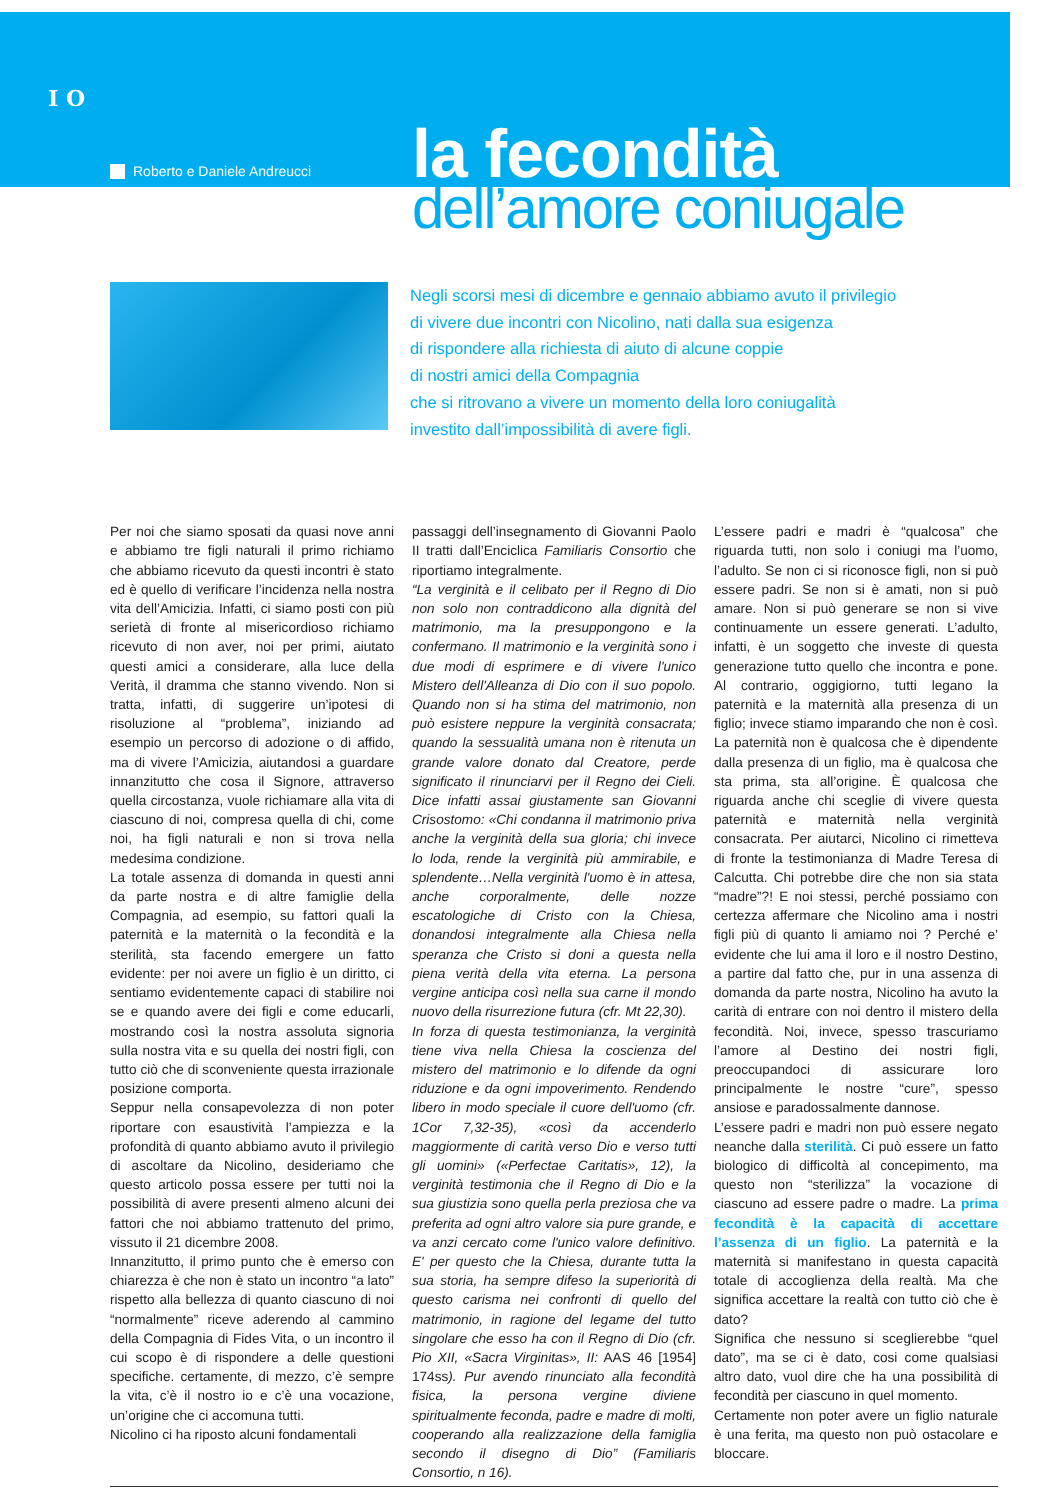I O
Roberto e Daniele Andreucci
la fecondità
dell’amore coniugale
Negli scorsi mesi di dicembre e gennaio abbiamo avuto il privilegio
di vivere due incontri con Nicolino, nati dalla sua esigenza
di rispondere alla richiesta di aiuto di alcune coppie
di nostri amici della Compagnia
che si ritrovano a vivere un momento della loro coniugalità
investito dall’impossibilità di avere figli.
Per noi che siamo sposati da quasi nove anni e abbiamo tre figli naturali il primo richiamo che abbiamo ricevuto da questi incontri è stato ed è quello di verificare l’incidenza nella nostra vita dell’Amicizia. Infatti, ci siamo posti con più serietà di fronte al misericordioso richiamo ricevuto di non aver, noi per primi, aiutato questi amici a considerare, alla luce della Verità, il dramma che stanno vivendo. Non si tratta, infatti, di suggerire un’ipotesi di risoluzione al “problema”, iniziando ad esempio un percorso di adozione o di affido, ma di vivere l’Amicizia, aiutandosi a guardare innanzitutto che cosa il Signore, attraverso quella circostanza, vuole richiamare alla vita di ciascuno di noi, compresa quella di chi, come noi, ha figli naturali e non si trova nella medesima condizione.
La totale assenza di domanda in questi anni da parte nostra e di altre famiglie della Compagnia, ad esempio, su fattori quali la paternità e la maternità o la fecondità e la sterilità, sta facendo emergere un fatto evidente: per noi avere un figlio è un diritto, ci sentiamo evidentemente capaci di stabilire noi se e quando avere dei figli e come educarli, mostrando così la nostra assoluta signoria sulla nostra vita e su quella dei nostri figli, con tutto ciò che di sconveniente questa irrazionale posizione comporta.
Seppur nella consapevolezza di non poter riportare con esaustività l’ampiezza e la profondità di quanto abbiamo avuto il privilegio di ascoltare da Nicolino, desideriamo che questo articolo possa essere per tutti noi la possibilità di avere presenti almeno alcuni dei fattori che noi abbiamo trattenuto del primo, vissuto il 21 dicembre 2008.
Innanzitutto, il primo punto che è emerso con chiarezza è che non è stato un incontro “a lato” rispetto alla bellezza di quanto ciascuno di noi “normalmente” riceve aderendo al cammino della Compagnia di Fides Vita, o un incontro il cui scopo è di rispondere a delle questioni specifiche. certamente, di mezzo, c’è sempre la vita, c’è il nostro io e c’è una vocazione, un’origine che ci accomuna tutti.
Nicolino ci ha riposto alcuni fondamentali
passaggi dell’insegnamento di Giovanni Paolo II tratti dall’Enciclica Familiaris Consortio che riportiamo integralmente.
“La verginità e il celibato per il Regno di Dio non solo non contraddicono alla dignità del matrimonio, ma la presuppongono e la confermano. Il matrimonio e la verginità sono i due modi di esprimere e di vivere l'unico Mistero dell'Alleanza di Dio con il suo popolo. Quando non si ha stima del matrimonio, non può esistere neppure la verginità consacrata; quando la sessualità umana non è ritenuta un grande valore donato dal Creatore, perde significato il rinunciarvi per il Regno dei Cieli. Dice infatti assai giustamente san Giovanni Crisostomo: «Chi condanna il matrimonio priva anche la verginità della sua gloria; chi invece lo loda, rende la verginità più ammirabile, e splendente…Nella verginità l'uomo è in attesa, anche corporalmente, delle nozze escatologiche di Cristo con la Chiesa, donandosi integralmente alla Chiesa nella speranza che Cristo si doni a questa nella piena verità della vita eterna. La persona vergine anticipa così nella sua carne il mondo nuovo della risurrezione futura (cfr. Mt 22,30).
In forza di questa testimonianza, la verginità tiene viva nella Chiesa la coscienza del mistero del matrimonio e lo difende da ogni riduzione e da ogni impoverimento. Rendendo libero in modo speciale il cuore dell'uomo (cfr. 1Cor 7,32-35), «così da accenderlo maggiormente di carità verso Dio e verso tutti gli uomini» («Perfectae Caritatis», 12), la verginità testimonia che il Regno di Dio e la sua giustizia sono quella perla preziosa che va preferita ad ogni altro valore sia pure grande, e va anzi cercato come l'unico valore definitivo. E' per questo che la Chiesa, durante tutta la sua storia, ha sempre difeso la superiorità di questo carisma nei confronti di quello del matrimonio, in ragione del legame del tutto singolare che esso ha con il Regno di Dio (cfr. Pio XII, «Sacra Virginitas», II: AAS 46 [1954] 174ss). Pur avendo rinunciato alla fecondità fisica, la persona vergine diviene spiritualmente feconda, padre e madre di molti, cooperando alla realizzazione della famiglia secondo il disegno di Dio” (Familiaris Consortio, n 16).
L’essere padri e madri è “qualcosa” che riguarda tutti, non solo i coniugi ma l’uomo, l’adulto. Se non ci si riconosce figli, non si può essere padri. Se non si è amati, non si può amare. Non si può generare se non si vive continuamente un essere generati. L’adulto, infatti, è un soggetto che investe di questa generazione tutto quello che incontra e pone. Al contrario, oggigiorno, tutti legano la paternità e la maternità alla presenza di un figlio; invece stiamo imparando che non è così. La paternità non è qualcosa che è dipendente dalla presenza di un figlio, ma è qualcosa che sta prima, sta all’origine. È qualcosa che riguarda anche chi sceglie di vivere questa paternità e maternità nella verginità consacrata. Per aiutarci, Nicolino ci rimetteva di fronte la testimonianza di Madre Teresa di Calcutta. Chi potrebbe dire che non sia stata “madre”?! E noi stessi, perché possiamo con certezza affermare che Nicolino ama i nostri figli più di quanto li amiamo noi ? Perché e’ evidente che lui ama il loro e il nostro Destino, a partire dal fatto che, pur in una assenza di domanda da parte nostra, Nicolino ha avuto la carità di entrare con noi dentro il mistero della fecondità. Noi, invece, spesso trascuriamo l’amore al Destino dei nostri figli, preoccupandoci di assicurare loro principalmente le nostre “cure”, spesso ansiose e paradossalmente dannose.
L’essere padri e madri non può essere negato neanche dalla sterilità. Ci può essere un fatto biologico di difficoltà al concepimento, ma questo non “sterilizza” la vocazione di ciascuno ad essere padre o madre. La prima fecondità è la capacità di accettare l’assenza di un figlio. La paternità e la maternità si manifestano in questa capacità totale di accoglienza della realtà. Ma che significa accettare la realtà con tutto ciò che è dato?
Significa che nessuno si sceglierebbe “quel dato”, ma se ci è dato, cosi come qualsiasi altro dato, vuol dire che ha una possibilità di fecondità per ciascuno in quel momento.
Certamente non poter avere un figlio naturale è una ferita, ma questo non può ostacolare e bloccare.